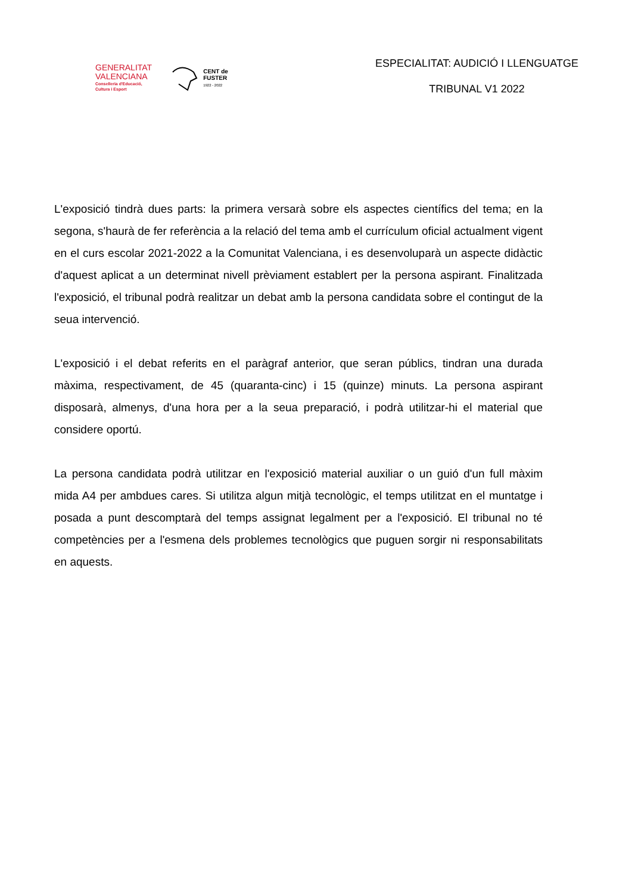GENERALITAT
VALENCIANA
Conselleria d'Educació,
Cultura i Esport
CENT de
FUSTER
1922 - 2022
ESPECIALITAT: AUDICIÓ I LLENGUATGE
TRIBUNAL V1 2022
L'exposició tindrà dues parts: la primera versarà sobre els aspectes científics del tema; en la segona, s'haurà de fer referència a la relació del tema amb el currículum oficial actualment vigent en el curs escolar 2021-2022 a la Comunitat Valenciana, i es desenvoluparà un aspecte didàctic d'aquest aplicat a un determinat nivell prèviament establert per la persona aspirant. Finalitzada l'exposició, el tribunal podrà realitzar un debat amb la persona candidata sobre el contingut de la seua intervenció.
L'exposició i el debat referits en el paràgraf anterior, que seran públics, tindran una durada màxima, respectivament, de 45 (quaranta-cinc) i 15 (quinze) minuts. La persona aspirant disposarà, almenys, d'una hora per a la seua preparació, i podrà utilitzar-hi el material que considere oportú.
La persona candidata podrà utilitzar en l'exposició material auxiliar o un guió d'un full màxim mida A4 per ambdues cares. Si utilitza algun mitjà tecnològic, el temps utilitzat en el muntatge i posada a punt descomptarà del temps assignat legalment per a l'exposició. El tribunal no té competències per a l'esmena dels problemes tecnològics que puguen sorgir ni responsabilitats en aquests.